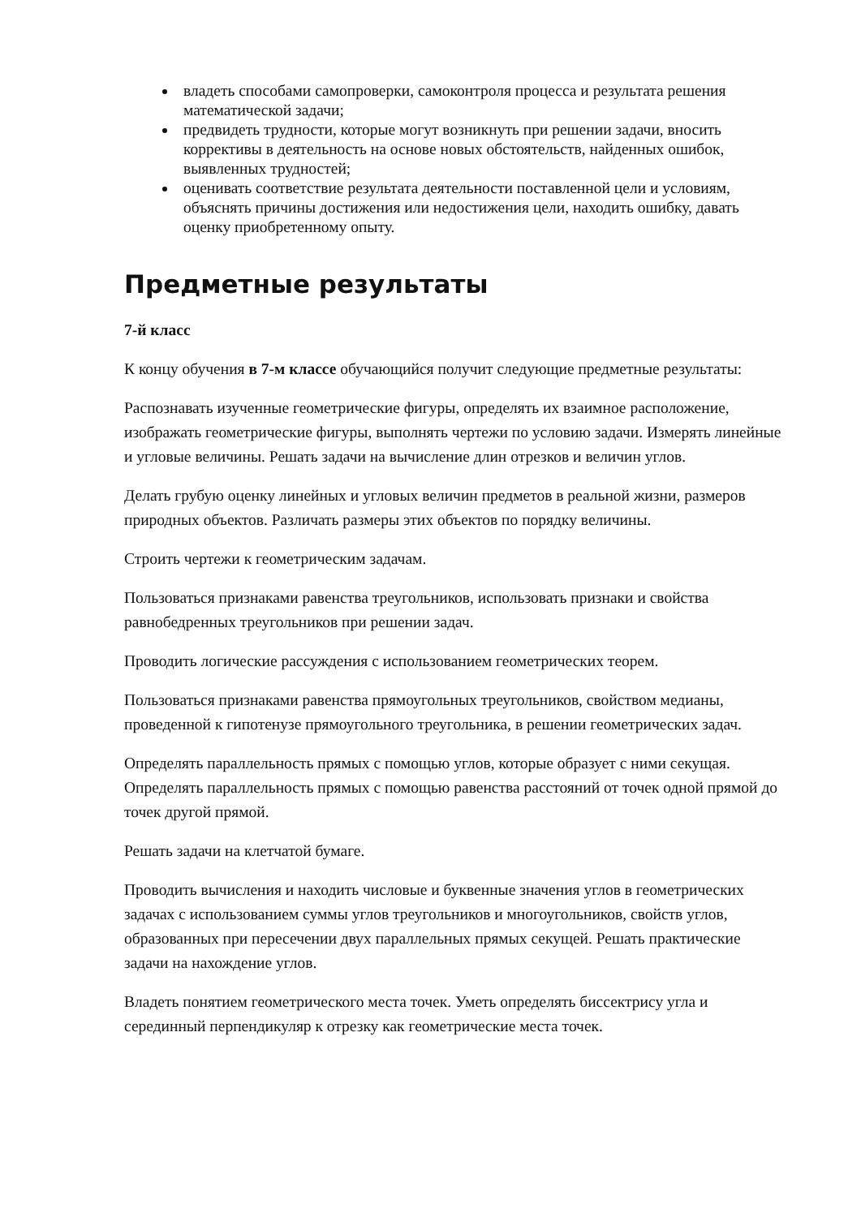владеть способами самопроверки, самоконтроля процесса и результата решения математической задачи;
предвидеть трудности, которые могут возникнуть при решении задачи, вносить коррективы в деятельность на основе новых обстоятельств, найденных ошибок, выявленных трудностей;
оценивать соответствие результата деятельности поставленной цели и условиям, объяснять причины достижения или недостижения цели, находить ошибку, давать оценку приобретенному опыту.
Предметные результаты
7-й класс
К концу обучения в 7-м классе обучающийся получит следующие предметные результаты:
Распознавать изученные геометрические фигуры, определять их взаимное расположение, изображать геометрические фигуры, выполнять чертежи по условию задачи. Измерять линейные и угловые величины. Решать задачи на вычисление длин отрезков и величин углов.
Делать грубую оценку линейных и угловых величин предметов в реальной жизни, размеров природных объектов. Различать размеры этих объектов по порядку величины.
Строить чертежи к геометрическим задачам.
Пользоваться признаками равенства треугольников, использовать признаки и свойства равнобедренных треугольников при решении задач.
Проводить логические рассуждения с использованием геометрических теорем.
Пользоваться признаками равенства прямоугольных треугольников, свойством медианы, проведенной к гипотенузе прямоугольного треугольника, в решении геометрических задач.
Определять параллельность прямых с помощью углов, которые образует с ними секущая. Определять параллельность прямых с помощью равенства расстояний от точек одной прямой до точек другой прямой.
Решать задачи на клетчатой бумаге.
Проводить вычисления и находить числовые и буквенные значения углов в геометрических задачах с использованием суммы углов треугольников и многоугольников, свойств углов, образованных при пересечении двух параллельных прямых секущей. Решать практические задачи на нахождение углов.
Владеть понятием геометрического места точек. Уметь определять биссектрису угла и серединный перпендикуляр к отрезку как геометрические места точек.